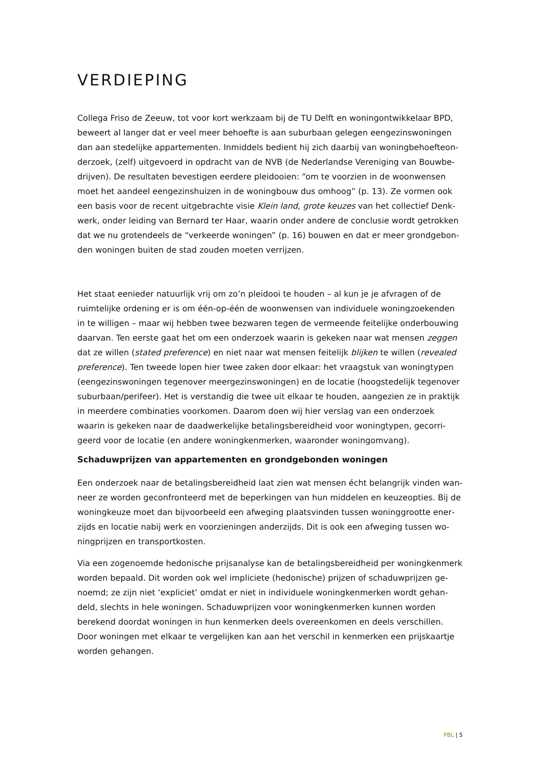VERDIEPING
Collega Friso de Zeeuw, tot voor kort werkzaam bij de TU Delft en woningontwikkelaar BPD, beweert al langer dat er veel meer behoefte is aan suburbaan gelegen eengezinswoningen dan aan stedelijke appartementen. Inmiddels bedient hij zich daarbij van woningbehoefteon­derzoek, (zelf) uitgevoerd in opdracht van de NVB (de Nederlandse Vereniging van Bouwbe­drijven). De resultaten bevestigen eerdere pleidooien: “om te voorzien in de woonwensen moet het aandeel eengezinshuizen in de woningbouw dus omhoog” (p. 13). Ze vormen ook een basis voor de recent uitgebrachte visie Klein land, grote keuzes van het collectief Denk­werk, onder leiding van Bernard ter Haar, waarin onder andere de conclusie wordt getrokken dat we nu grotendeels de “verkeerde woningen” (p. 16) bouwen en dat er meer grondgebon­den woningen buiten de stad zouden moeten verrijzen.
Het staat eenieder natuurlijk vrij om zo’n pleidooi te houden – al kun je je afvragen of de ruimtelijke ordening er is om één-op-één de woonwensen van individuele woningzoekenden in te willigen – maar wij hebben twee bezwaren tegen de vermeende feitelijke onderbouwing daarvan. Ten eerste gaat het om een onderzoek waarin is gekeken naar wat mensen zeggen dat ze willen (stated preference) en niet naar wat mensen feitelijk blijken te willen (revealed preference). Ten tweede lopen hier twee zaken door elkaar: het vraagstuk van woningtypen (eengezinswoningen tegenover meergezinswoningen) en de locatie (hoogstedelijk tegenover suburbaan/perifeer). Het is verstandig die twee uit elkaar te houden, aangezien ze in praktijk in meerdere combinaties voorkomen. Daarom doen wij hier verslag van een onderzoek waarin is gekeken naar de daadwerkelijke betalingsbereidheid voor woningtypen, gecorri­geerd voor de locatie (en andere woningkenmerken, waaronder woningomvang).
Schaduwprijzen van appartementen en grondgebonden woningen
Een onderzoek naar de betalingsbereidheid laat zien wat mensen écht belangrijk vinden wan­neer ze worden geconfronteerd met de beperkingen van hun middelen en keuzeopties. Bij de woningkeuze moet dan bijvoorbeeld een afweging plaatsvinden tussen woninggrootte ener­zijds en locatie nabij werk en voorzieningen anderzijds. Dit is ook een afweging tussen wo­ningprijzen en transportkosten.
Via een zogenoemde hedonische prijsanalyse kan de betalingsbereidheid per woningkenmerk worden bepaald. Dit worden ook wel impliciete (hedonische) prijzen of schaduwprijzen ge­noemd; ze zijn niet ‘expliciet’ omdat er niet in individuele woningkenmerken wordt gehan­deld, slechts in hele woningen. Schaduwprijzen voor woningkenmerken kunnen worden berekend doordat woningen in hun kenmerken deels overeenkomen en deels verschillen. Door woningen met elkaar te vergelijken kan aan het verschil in kenmerken een prijskaartje worden gehangen.
PBL | 5